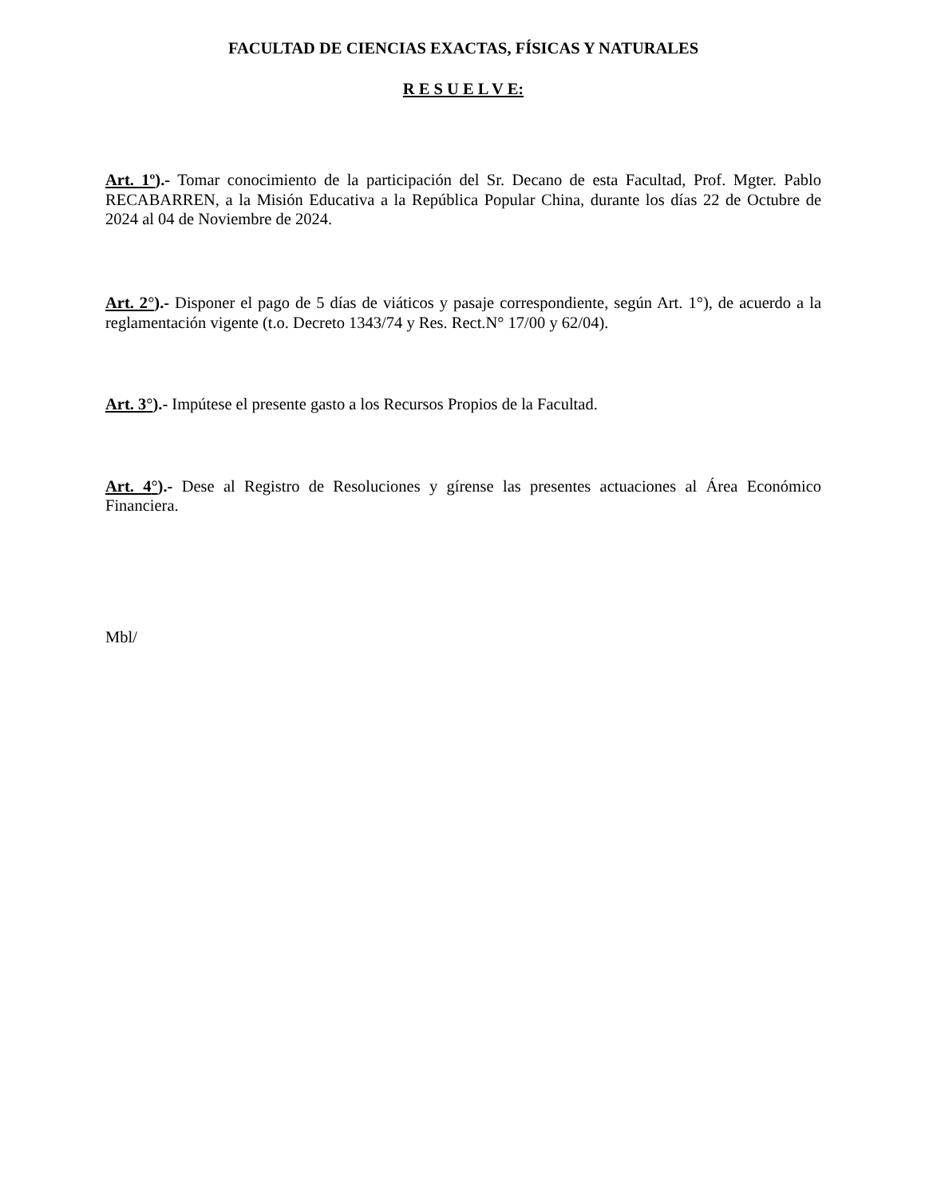FACULTAD DE CIENCIAS EXACTAS, FÍSICAS Y NATURALES
R E S U E L V E:
Art. 1º).- Tomar conocimiento de la participación del Sr. Decano de esta Facultad, Prof. Mgter. Pablo RECABARREN, a la Misión Educativa a la República Popular China, durante los días 22 de Octubre de 2024 al 04 de Noviembre de 2024.
Art. 2°).- Disponer el pago de 5 días de viáticos y pasaje correspondiente, según Art. 1°), de acuerdo a la reglamentación vigente (t.o. Decreto 1343/74 y Res. Rect.N° 17/00 y 62/04).
Art. 3°).- Impútese el presente gasto a los Recursos Propios de la Facultad.
Art. 4°).- Dese al Registro de Resoluciones y gírense las presentes actuaciones al Área Económico Financiera.
Mbl/